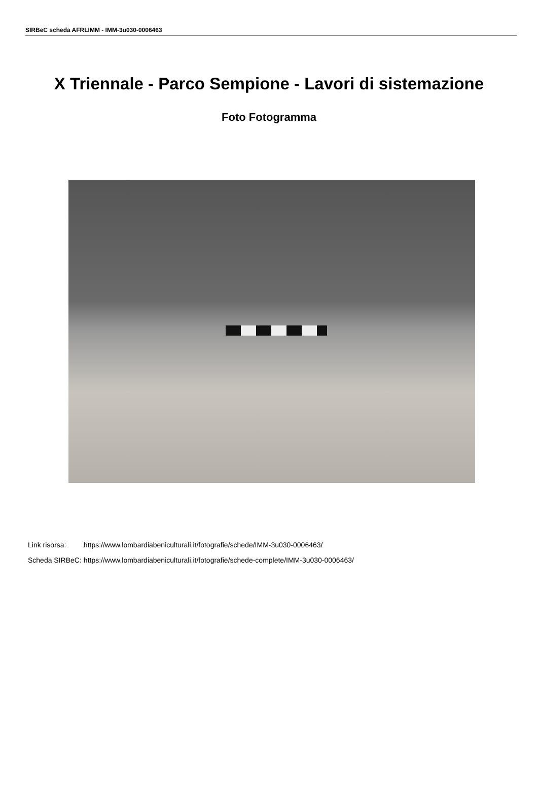SIRBeC scheda AFRLIMM - IMM-3u030-0006463
X Triennale - Parco Sempione - Lavori di sistemazione
Foto Fotogramma
| Link risorsa: | https://www.lombardiabeniculturali.it/fotografie/schede/IMM-3u030-0006463/ |
| Scheda SIRBeC: | https://www.lombardiabeniculturali.it/fotografie/schede-complete/IMM-3u030-0006463/ |